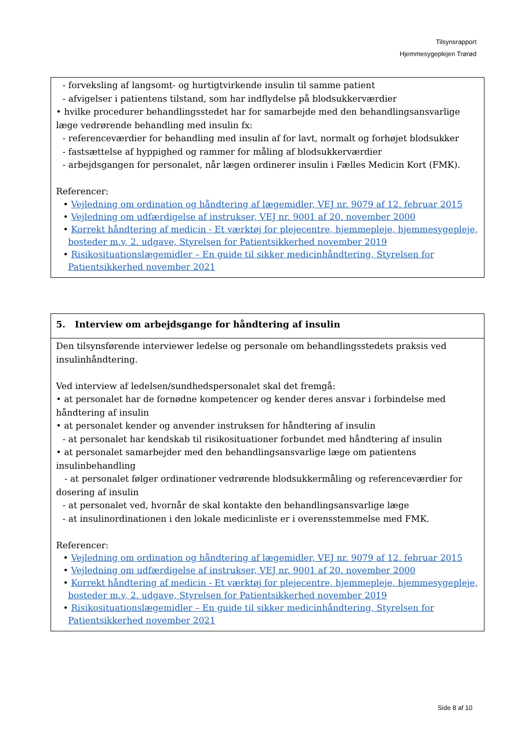Tilsynsrapport
Hjemmesygeplejen Trørød
| - forveksling af langsomt- og hurtigtvirkende insulin til samme patient - afvigelser i patientens tilstand, som har indflydelse på blodsukkerværdier • hvilke procedurer behandlingsstedet har for samarbejde med den behandlingsansvarlige læge vedrørende behandling med insulin fx: - referenceværdier for behandling med insulin af for lavt, normalt og forhøjet blodsukker - fastsættelse af hyppighed og rammer for måling af blodsukkerværdier - arbejdsgangen for personalet, når lægen ordinerer insulin i Fælles Medicin Kort (FMK). Referencer: • Vejledning om ordination og håndtering af lægemidler, VEJ nr. 9079 af 12. februar 2015 • Vejledning om udfærdigelse af instrukser, VEJ nr. 9001 af 20. november 2000 • Korrekt håndtering af medicin - Et værktøj for plejecentre, hjemmepleje, hjemmesygepleje, bosteder m.v, 2. udgave, Styrelsen for Patientsikkerhed november 2019 • Risikosituationslægemidler – En guide til sikker medicinhåndtering, Styrelsen for Patientsikkerhed november 2021 |
| 5. Interview om arbejdsgange for håndtering af insulin |
| Den tilsynsførende interviewer ledelse og personale om behandlingsstedets praksis ved insulinhåndtering. Ved interview af ledelsen/sundhedspersonalet skal det fremgå: • at personalet har de fornødne kompetencer og kender deres ansvar i forbindelse med håndtering af insulin • at personalet kender og anvender instruksen for håndtering af insulin - at personalet har kendskab til risikosituationer forbundet med håndtering af insulin • at personalet samarbejder med den behandlingsansvarlige læge om patientens insulinbehandling - at personalet følger ordinationer vedrørende blodsukkermåling og referenceværdier for dosering af insulin - at personalet ved, hvornår de skal kontakte den behandlingsansvarlige læge - at insulinordinationen i den lokale medicinliste er i overensstemmelse med FMK. Referencer: • Vejledning om ordination og håndtering af lægemidler, VEJ nr. 9079 af 12. februar 2015 • Vejledning om udfærdigelse af instrukser, VEJ nr. 9001 af 20. november 2000 • Korrekt håndtering af medicin - Et værktøj for plejecentre, hjemmepleje, hjemmesygepleje, bosteder m.v, 2. udgave, Styrelsen for Patientsikkerhed november 2019 • Risikosituationslægemidler – En guide til sikker medicinhåndtering, Styrelsen for Patientsikkerhed november 2021 |
Side 8 af 10